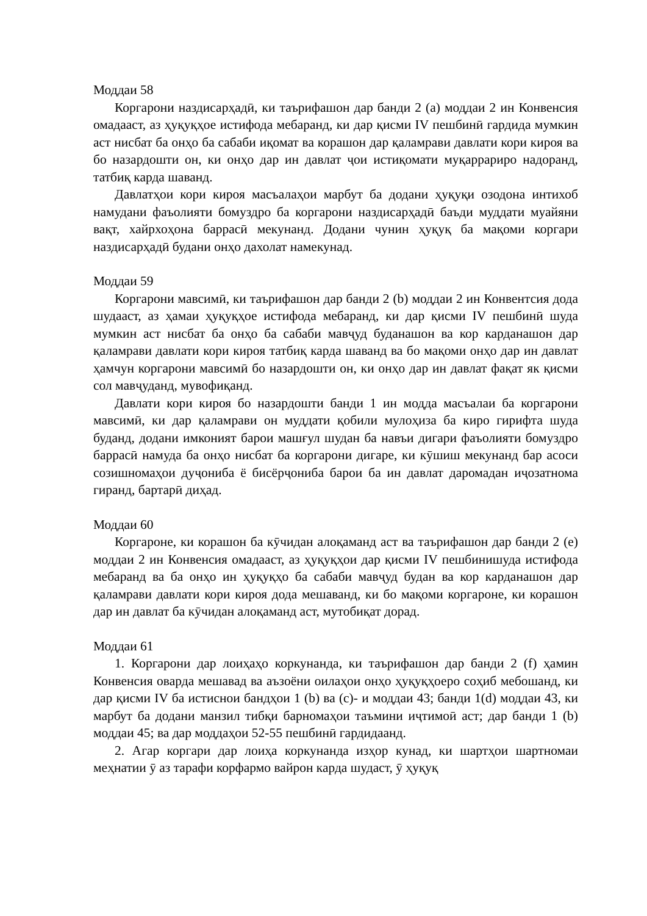Моддаи 58
Коргарони наздисарҳадӣ, ки таърифашон дар банди 2 (a) моддаи 2 ин Конвенсия омадааст, аз ҳуқуқҳое истифода мебаранд, ки дар қисми IV пешбинӣ гардида мумкин аст нисбат ба онҳо ба сабаби иқомат ва корашон дар қаламрави давлати кори кироя ва бо назардошти он, ки онҳо дар ин давлат ҷои истиқомати муқаррариро надоранд, татбиқ карда шаванд.
Давлатҳои кори кироя масъалаҳои марбут ба додани ҳуқуқи озодона интихоб намудани фаъолияти бомуздро ба коргарони наздисарҳадӣ баъди муддати муайяни вақт, хайрхоҳона баррасӣ мекунанд. Додани чунин ҳуқуқ ба мақоми коргари наздисарҳадӣ будани онҳо дахолат намекунад.
Моддаи 59
Коргарони мавсимӣ, ки таърифашон дар банди 2 (b) моддаи 2 ин Конвентсия дода шудааст, аз ҳамаи ҳуқуқҳое истифода мебаранд, ки дар қисми IV пешбинӣ шуда мумкин аст нисбат ба онҳо ба сабаби мавҷуд буданашон ва кор карданашон дар қаламрави давлати кори кироя татбиқ карда шаванд ва бо мақоми онҳо дар ин давлат ҳамчун коргарони мавсимӣ бо назардошти он, ки онҳо дар ин давлат фақат як қисми сол мавҷуданд, мувофиқанд.
Давлати кори кироя бо назардошти банди 1 ин модда масъалаи ба коргарони мавсимӣ, ки дар қаламрави он муддати қобили мулоҳиза ба киро гирифта шуда буданд, додани имконият барои машғул шудан ба навъи дигари фаъолияти бомуздро баррасӣ намуда ба онҳо нисбат ба коргарони дигаре, ки кӯшиш мекунанд бар асоси созишномаҳои дуҷониба ё бисёрҷониба барои ба ин давлат даромадан иҷозатнома гиранд, бартарӣ диҳад.
Моддаи 60
Коргароне, ки корашон ба кӯчидан алоқаманд аст ва таърифашон дар банди 2 (e) моддаи 2 ин Конвенсия омадааст, аз ҳуқуқҳои дар қисми IV пешбинишуда истифода мебаранд ва ба онҳо ин ҳуқуқҳо ба сабаби мавҷуд будан ва кор карданашон дар қаламрави давлати кори кироя дода мешаванд, ки бо мақоми коргароне, ки корашон дар ин давлат ба кӯчидан алоқаманд аст, мутобиқат дорад.
Моддаи 61
1. Коргарони дар лоиҳаҳо коркунанда, ки таърифашон дар банди 2 (f) ҳамин Конвенсия оварда мешавад ва аъзоёни оилаҳои онҳо ҳуқуқҳоеро соҳиб мебошанд, ки дар қисми IV ба истиснои бандҳои 1 (b) ва (c)- и моддаи 43; банди 1(d) моддаи 43, ки марбут ба додани манзил тибқи барномаҳои таъмини иҷтимоӣ аст; дар банди 1 (b) моддаи 45; ва дар моддаҳои 52-55 пешбинӣ гардидаанд.
2. Агар коргари дар лоиҳа коркунанда изҳор кунад, ки шартҳои шартномаи меҳнатии ӯ аз тарафи корфармо вайрон карда шудаст, ӯ ҳуқуқ